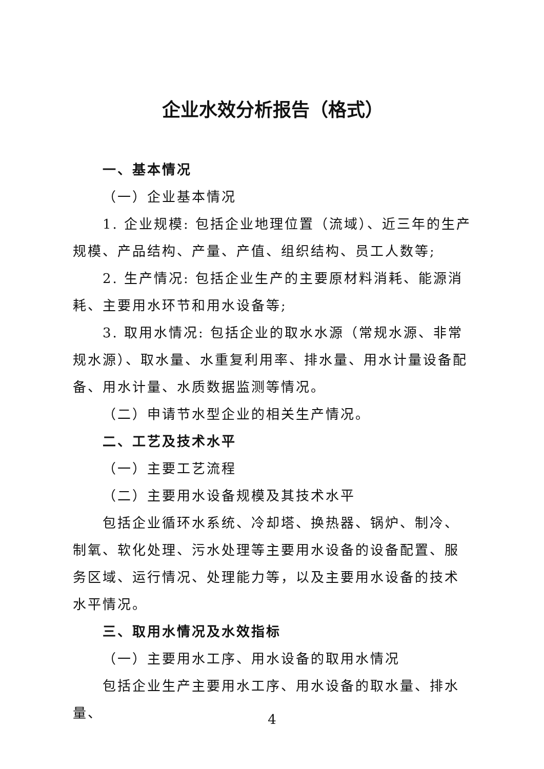企业水效分析报告（格式）
一、基本情况
（一）企业基本情况
1. 企业规模: 包括企业地理位置（流域）、近三年的生产规模、产品结构、产量、产值、组织结构、员工人数等;
2. 生产情况: 包括企业生产的主要原材料消耗、能源消耗、主要用水环节和用水设备等;
3. 取用水情况: 包括企业的取水水源（常规水源、非常规水源）、取水量、水重复利用率、排水量、用水计量设备配备、用水计量、水质数据监测等情况。
（二）申请节水型企业的相关生产情况。
二、工艺及技术水平
（一）主要工艺流程
（二）主要用水设备规模及其技术水平
包括企业循环水系统、冷却塔、换热器、锅炉、制冷、制氧、软化处理、污水处理等主要用水设备的设备配置、服务区域、运行情况、处理能力等，以及主要用水设备的技术水平情况。
三、取用水情况及水效指标
（一）主要用水工序、用水设备的取用水情况
包括企业生产主要用水工序、用水设备的取水量、排水量、
4